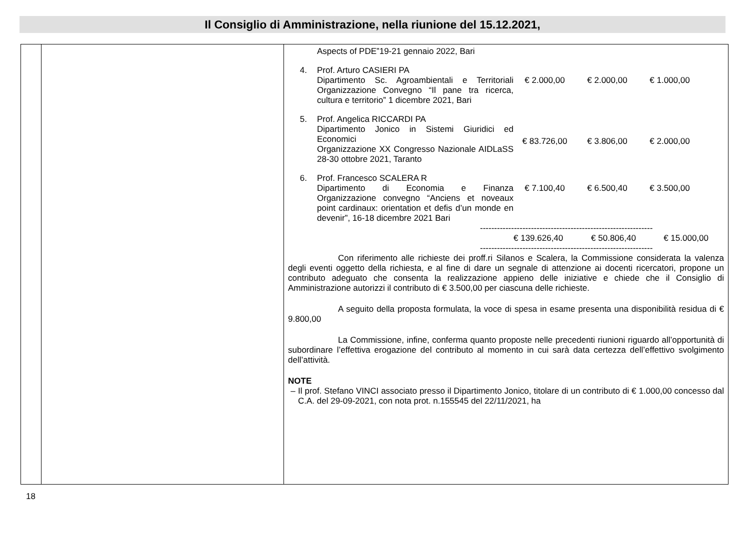Il Consiglio di Amministrazione, nella riunione del 15.12.2021,
| | | Aspects of PDE”19-21 gennaio 2022, Bari 4. Prof. Arturo CASIERI PA Dipartimento Sc. Agroambientali e Territoriali Organizzazione Convegno “Il pane tra ricerca, cultura e territorio” 1 dicembre 2021, Bari € 2.000,00 € 2.000,00 € 1.000,00 5. Prof. Angelica RICCARDI PA Dipartimento Jonico in Sistemi Giuridici ed Economici Organizzazione XX Congresso Nazionale AIDLaSS 28-30 ottobre 2021, Taranto € 83.726,00 € 3.806,00 € 2.000,00 6. Prof. Francesco SCALERA R Dipartimento di Economia e Finanza Organizzazione convegno “Anciens et noveaux point cardinaux: orientation et defis d’un monde en devenir”, 16-18 dicembre 2021 Bari € 7.100,40 € 6.500,40 € 3.500,00 ------------------------------------------------------------- € 139.626,40 € 50.806,40 € 15.000,00 ------------------------------------------------------------- Con riferimento alle richieste dei proff.ri Silanos e Scalera, la Commissione considerata la valenza degli eventi oggetto della richiesta, e al fine di dare un segnale di attenzione ai docenti ricercatori, propone un contributo adeguato che consenta la realizzazione appieno delle iniziative e chiede che il Consiglio di Amministrazione autorizzi il contributo di € 3.500,00 per ciascuna delle richieste. A seguito della proposta formulata, la voce di spesa in esame presenta una disponibilità residua di € 9.800,00 La Commissione, infine, conferma quanto proposte nelle precedenti riunioni riguardo all’opportunità di subordinare l’effettiva erogazione del contributo al momento in cui sarà data certezza dell’effettivo svolgimento dell’attività. NOTE – Il prof. Stefano VINCI associato presso il Dipartimento Jonico, titolare di un contributo di € 1.000,00 concesso dal C.A. del 29-09-2021, con nota prot. n.155545 del 22/11/2021, ha |
18